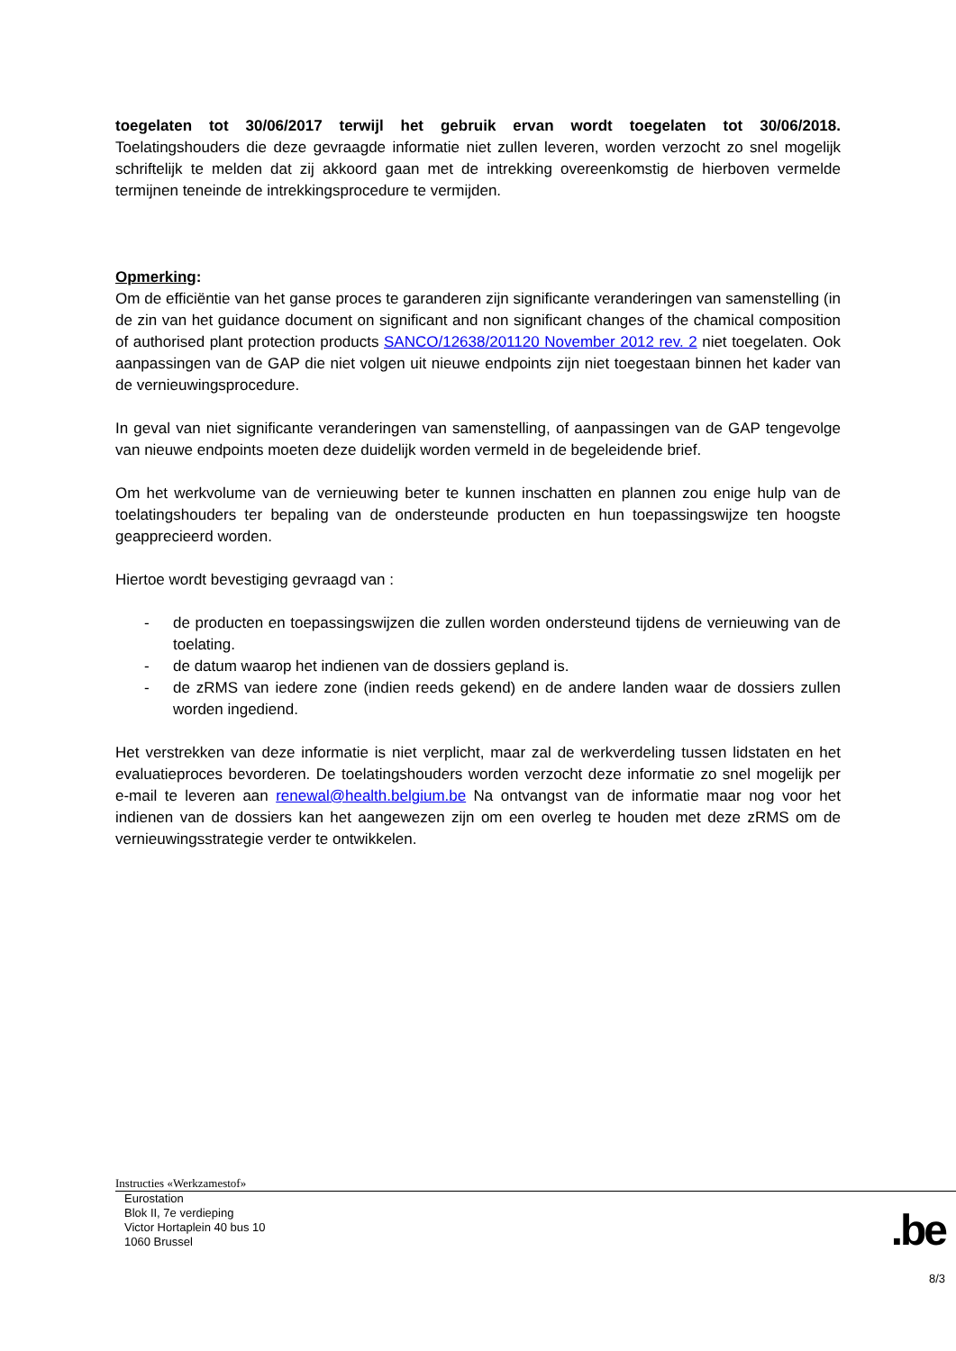toegelaten tot 30/06/2017 terwijl het gebruik ervan wordt toegelaten tot 30/06/2018. Toelatingshouders die deze gevraagde informatie niet zullen leveren, worden verzocht zo snel mogelijk schriftelijk te melden dat zij akkoord gaan met de intrekking overeenkomstig de hierboven vermelde termijnen teneinde de intrekkingsprocedure te vermijden.
Opmerking:
Om de efficiëntie van het ganse proces te garanderen zijn significante veranderingen van samenstelling (in de zin van het guidance document on significant and non significant changes of the chamical composition of authorised plant protection products SANCO/12638/201120 November 2012 rev. 2 niet toegelaten. Ook aanpassingen van de GAP die niet volgen uit nieuwe endpoints zijn niet toegestaan binnen het kader van de vernieuwingsprocedure.
In geval van niet significante veranderingen van samenstelling, of aanpassingen van de GAP tengevolge van nieuwe endpoints moeten deze duidelijk worden vermeld in de begeleidende brief.
Om het werkvolume van de vernieuwing beter te kunnen inschatten en plannen zou enige hulp van de toelatingshouders ter bepaling van de ondersteunde producten en hun toepassingswijze ten hoogste geapprecieerd worden.
Hiertoe wordt bevestiging gevraagd van :
- de producten en toepassingswijzen die zullen worden ondersteund tijdens de vernieuwing van de toelating.
- de datum waarop het indienen van de dossiers gepland is.
- de zRMS van iedere zone (indien reeds gekend) en de andere landen waar de dossiers zullen worden ingediend.
Het verstrekken van deze informatie is niet verplicht, maar zal de werkverdeling tussen lidstaten en het evaluatieproces bevorderen. De toelatingshouders worden verzocht deze informatie zo snel mogelijk per e-mail te leveren aan renewal@health.belgium.be Na ontvangst van de informatie maar nog voor het indienen van de dossiers kan het aangewezen zijn om een overleg te houden met deze zRMS om de vernieuwingsstrategie verder te ontwikkelen.
Instructies «Werkzamestof»
Eurostation
Blok II, 7e verdieping
Victor Hortaplein 40 bus 10
1060 Brussel
.be
8/3